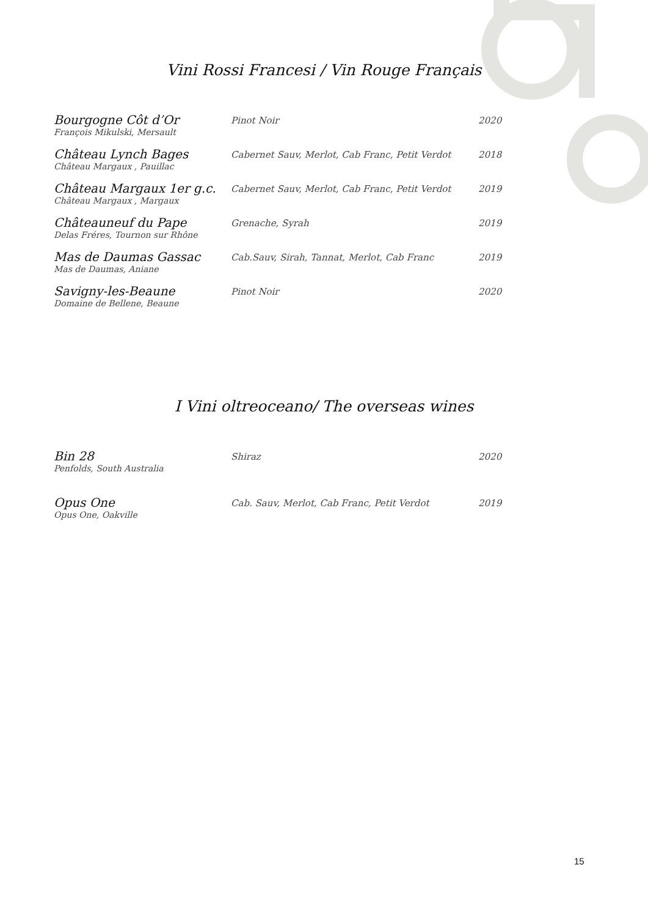Vini Rossi Francesi / Vin Rouge Français
| Bourgogne Côt d’Or | Pinot Noir | 2020 |
| François Mikulski, Mersault | | |
| Château Lynch Bages | Cabernet Sauv, Merlot, Cab Franc, Petit Verdot | 2018 |
| Château Margaux , Pauillac | | |
| Château Margaux 1er g.c. | Cabernet Sauv, Merlot, Cab Franc, Petit Verdot | 2019 |
| Château Margaux , Margaux | | |
| Châteauneuf du Pape | Grenache, Syrah | 2019 |
| Delas Fréres, Tournon sur Rhône | | |
| Mas de Daumas Gassac | Cab.Sauv, Sirah, Tannat, Merlot, Cab Franc | 2019 |
| Mas de Daumas, Aniane | | |
| Savigny-les-Beaune | Pinot Noir | 2020 |
| Domaine de Bellene, Beaune | | |
I Vini oltreoceano/ The overseas wines
| Bin 28 | Shiraz | 2020 |
| Penfolds, South Australia | | |
| Opus One | Cab. Sauv, Merlot, Cab Franc, Petit Verdot | 2019 |
| Opus One, Oakville | | |
15